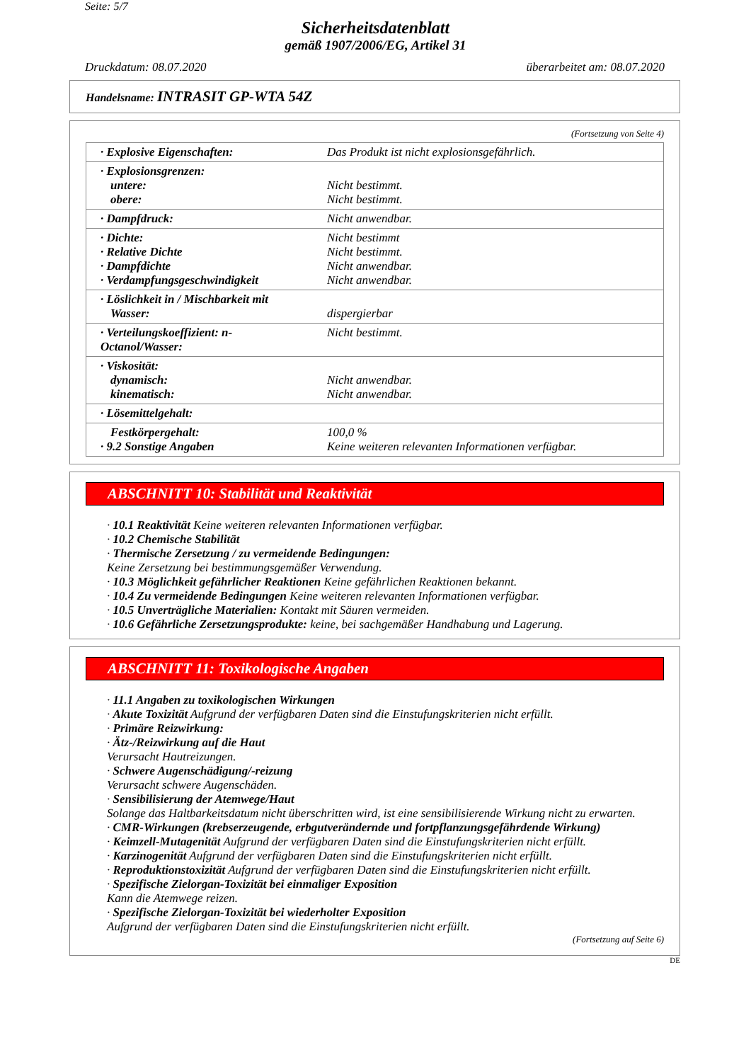Seite: 5/7
Sicherheitsdatenblatt
gemäß 1907/2006/EG, Artikel 31
Druckdatum: 08.07.2020 überarbeitet am: 08.07.2020
Handelsname: INTRASIT GP-WTA 54Z
(Fortsetzung von Seite 4)
| · Explosive Eigenschaften: | Das Produkt ist nicht explosionsgefährlich. |
| · Explosionsgrenzen: untere: obere: | Nicht bestimmt. Nicht bestimmt. |
| · Dampfdruck: | Nicht anwendbar. |
| · Dichte: · Relative Dichte · Dampfdichte · Verdampfungsgeschwindigkeit | Nicht bestimmt Nicht bestimmt. Nicht anwendbar. Nicht anwendbar. |
| · Löslichkeit in / Mischbarkeit mit Wasser: | dispergierbar |
| · Verteilungskoeffizient: n-Octanol/Wasser: | Nicht bestimmt. |
| · Viskosität: dynamisch: kinematisch: | Nicht anwendbar. Nicht anwendbar. |
| · Lösemittelgehalt: | |
| Festkörpergehalt: · 9.2 Sonstige Angaben | 100,0 % Keine weiteren relevanten Informationen verfügbar. |
ABSCHNITT 10: Stabilität und Reaktivität
· 10.1 Reaktivität Keine weiteren relevanten Informationen verfügbar.
· 10.2 Chemische Stabilität
· Thermische Zersetzung / zu vermeidende Bedingungen:
Keine Zersetzung bei bestimmungsgemäßer Verwendung.
· 10.3 Möglichkeit gefährlicher Reaktionen Keine gefährlichen Reaktionen bekannt.
· 10.4 Zu vermeidende Bedingungen Keine weiteren relevanten Informationen verfügbar.
· 10.5 Unverträgliche Materialien: Kontakt mit Säuren vermeiden.
· 10.6 Gefährliche Zersetzungsprodukte: keine, bei sachgemäßer Handhabung und Lagerung.
ABSCHNITT 11: Toxikologische Angaben
· 11.1 Angaben zu toxikologischen Wirkungen
· Akute Toxizität Aufgrund der verfügbaren Daten sind die Einstufungskriterien nicht erfüllt.
· Primäre Reizwirkung:
· Ätz-/Reizwirkung auf die Haut
Verursacht Hautreizungen.
· Schwere Augenschädigung/-reizung
Verursacht schwere Augenschäden.
· Sensibilisierung der Atemwege/Haut
Solange das Haltbarkeitsdatum nicht überschritten wird, ist eine sensibilisierende Wirkung nicht zu erwarten.
· CMR-Wirkungen (krebserzeugende, erbgutverändernde und fortpflanzungsgefährdende Wirkung)
· Keimzell-Mutagenität Aufgrund der verfügbaren Daten sind die Einstufungskriterien nicht erfüllt.
· Karzinogenität Aufgrund der verfügbaren Daten sind die Einstufungskriterien nicht erfüllt.
· Reproduktionstoxizität Aufgrund der verfügbaren Daten sind die Einstufungskriterien nicht erfüllt.
· Spezifische Zielorgan-Toxizität bei einmaliger Exposition
Kann die Atemwege reizen.
· Spezifische Zielorgan-Toxizität bei wiederholter Exposition
Aufgrund der verfügbaren Daten sind die Einstufungskriterien nicht erfüllt.
(Fortsetzung auf Seite 6)
DE